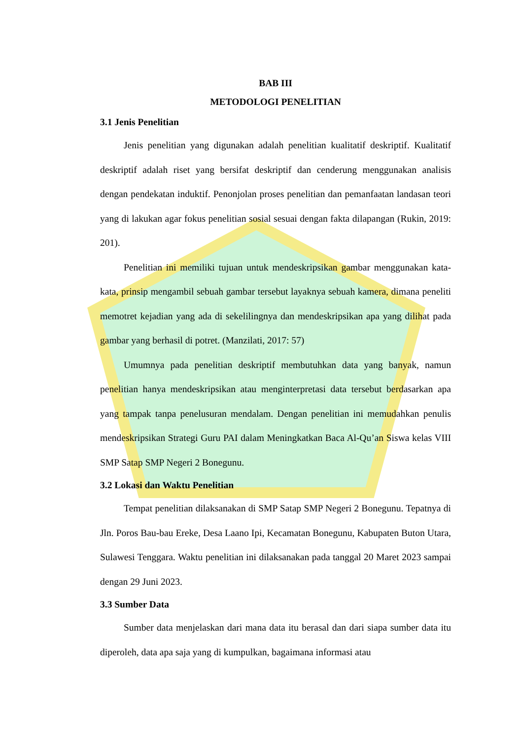BAB III
METODOLOGI PENELITIAN
3.1 Jenis Penelitian
Jenis penelitian yang digunakan adalah penelitian kualitatif deskriptif. Kualitatif deskriptif adalah riset yang bersifat deskriptif dan cenderung menggunakan analisis dengan pendekatan induktif. Penonjolan proses penelitian dan pemanfaatan landasan teori yang di lakukan agar fokus penelitian sosial sesuai dengan fakta dilapangan (Rukin, 2019: 201).
Penelitian ini memiliki tujuan untuk mendeskripsikan gambar menggunakan kata-kata, prinsip mengambil sebuah gambar tersebut layaknya sebuah kamera, dimana peneliti memotret kejadian yang ada di sekelilingnya dan mendeskripsikan apa yang dilihat pada gambar yang berhasil di potret. (Manzilati, 2017: 57)
Umumnya pada penelitian deskriptif membutuhkan data yang banyak, namun penelitian hanya mendeskripsikan atau menginterpretasi data tersebut berdasarkan apa yang tampak tanpa penelusuran mendalam. Dengan penelitian ini memudahkan penulis mendeskripsikan Strategi Guru PAI dalam Meningkatkan Baca Al-Qu’an Siswa kelas VIII SMP Satap SMP Negeri 2 Bonegunu.
3.2 Lokasi dan Waktu Penelitian
Tempat penelitian dilaksanakan di SMP Satap SMP Negeri 2 Bonegunu. Tepatnya di Jln. Poros Bau-bau Ereke, Desa Laano Ipi, Kecamatan Bonegunu, Kabupaten Buton Utara, Sulawesi Tenggara. Waktu penelitian ini dilaksanakan pada tanggal 20 Maret 2023 sampai dengan 29 Juni 2023.
3.3 Sumber Data
Sumber data menjelaskan dari mana data itu berasal dan dari siapa sumber data itu diperoleh, data apa saja yang di kumpulkan, bagaimana informasi atau